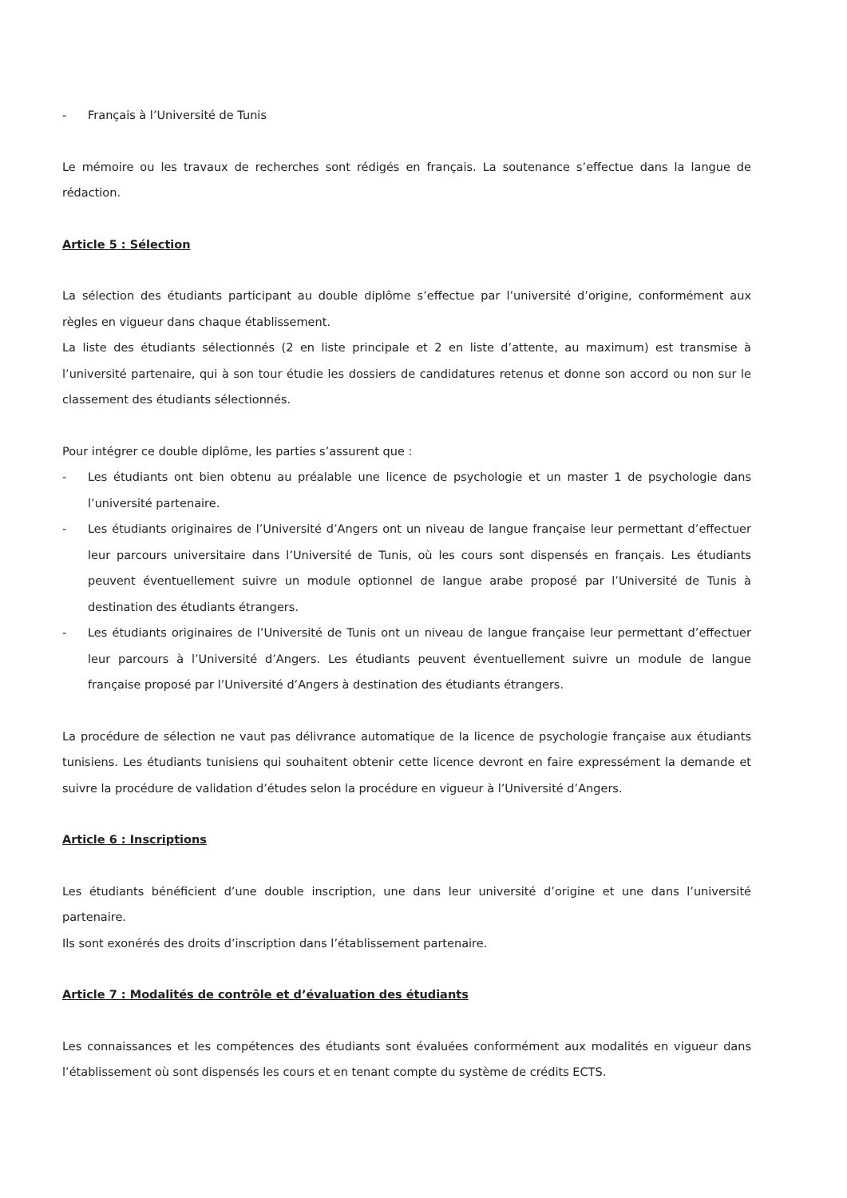- Français à l’Université de Tunis
Le mémoire ou les travaux de recherches sont rédigés en français. La soutenance s’effectue dans la langue de rédaction.
Article 5 : Sélection
La sélection des étudiants participant au double diplôme s’effectue par l’université d’origine, conformément aux règles en vigueur dans chaque établissement.
La liste des étudiants sélectionnés (2 en liste principale et 2 en liste d’attente, au maximum) est transmise à l’université partenaire, qui à son tour étudie les dossiers de candidatures retenus et donne son accord ou non sur le classement des étudiants sélectionnés.
Pour intégrer ce double diplôme, les parties s’assurent que :
- Les étudiants ont bien obtenu au préalable une licence de psychologie et un master 1 de psychologie dans l’université partenaire.
- Les étudiants originaires de l’Université d’Angers ont un niveau de langue française leur permettant d’effectuer leur parcours universitaire dans l’Université de Tunis, où les cours sont dispensés en français. Les étudiants peuvent éventuellement suivre un module optionnel de langue arabe proposé par l’Université de Tunis à destination des étudiants étrangers.
- Les étudiants originaires de l’Université de Tunis ont un niveau de langue française leur permettant d’effectuer leur parcours à l’Université d’Angers. Les étudiants peuvent éventuellement suivre un module de langue française proposé par l’Université d’Angers à destination des étudiants étrangers.
La procédure de sélection ne vaut pas délivrance automatique de la licence de psychologie française aux étudiants tunisiens. Les étudiants tunisiens qui souhaitent obtenir cette licence devront en faire expressément la demande et suivre la procédure de validation d’études selon la procédure en vigueur à l’Université d’Angers.
Article 6 : Inscriptions
Les étudiants bénéficient d’une double inscription, une dans leur université d’origine et une dans l’université partenaire.
Ils sont exonérés des droits d’inscription dans l’établissement partenaire.
Article 7 : Modalités de contrôle et d’évaluation des étudiants
Les connaissances et les compétences des étudiants sont évaluées conformément aux modalités en vigueur dans l’établissement où sont dispensés les cours et en tenant compte du système de crédits ECTS.